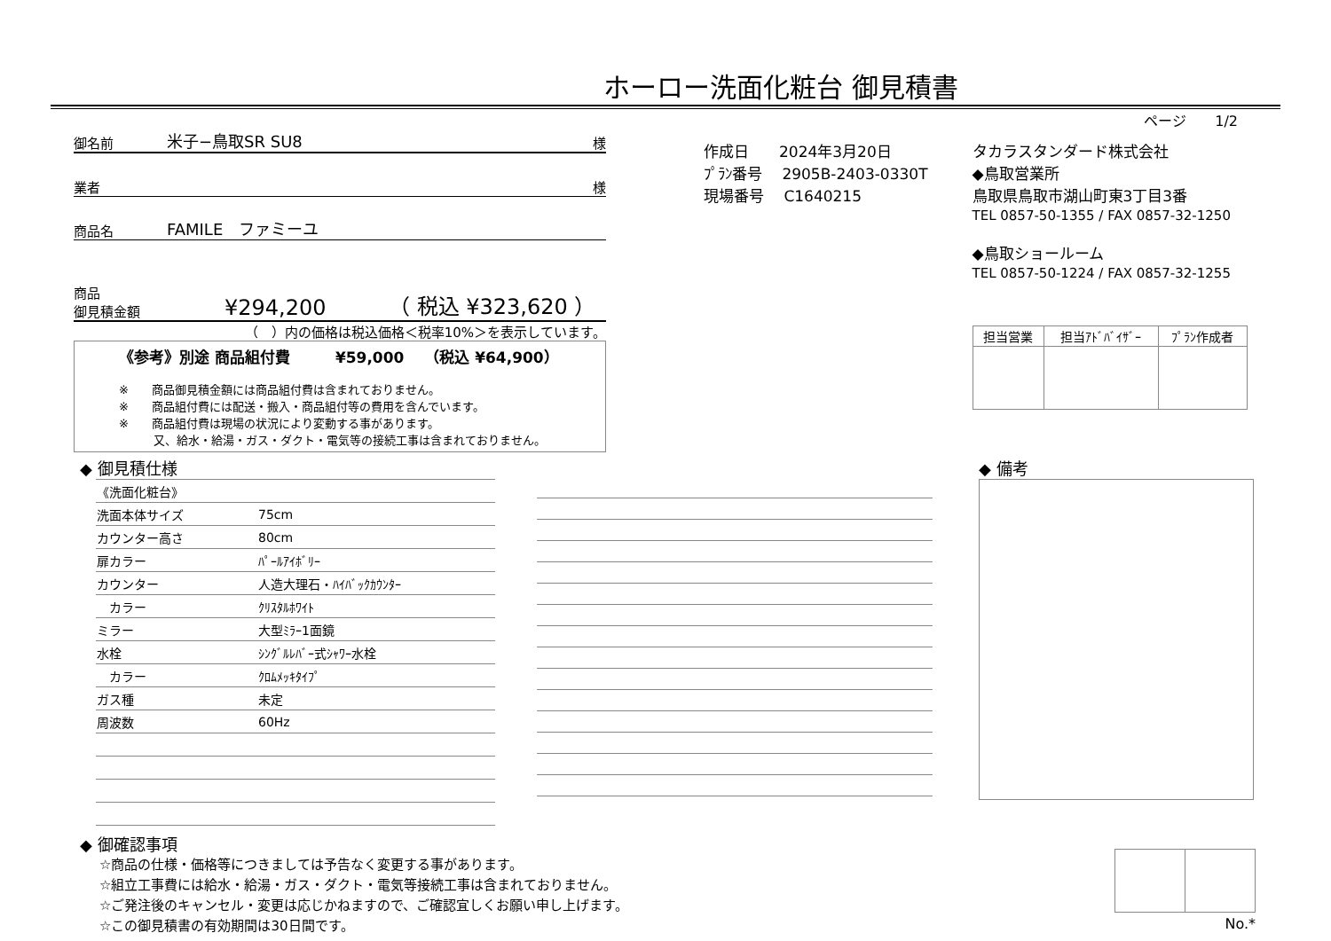ホーロー洗面化粧台 御見積書
ページ　　1/2
御名前 米子−鳥取SR SU8 様
業者 様
商品名 FAMILE　ファミーユ
商品
御見積金額 ¥294,200 （ 税込 ¥323,620 ）
（　）内の価格は税込価格＜税率10%＞を表示しています。
《参考》別途 商品組付費　　　¥59,000　 （税込 ¥64,900）
※　　商品御見積金額には商品組付費は含まれておりません。
※　　商品組付費には配送・搬入・商品組付等の費用を含んでいます。
※　　商品組付費は現場の状況により変動する事があります。
　　　又、給水・給湯・ガス・ダクト・電気等の接続工事は含まれておりません。
作成日　　2024年3月20日
ﾌﾟﾗﾝ番号　 2905B-2403-0330T
現場番号　 C1640215
タカラスタンダード株式会社
◆鳥取営業所
鳥取県鳥取市湖山町東3丁目3番
TEL 0857-50-1355 / FAX 0857-32-1250
◆鳥取ショールーム
TEL 0857-50-1224 / FAX 0857-32-1255
| 担当営業 | 担当ｱﾄﾞﾊﾞｲｻﾞｰ | ﾌﾟﾗﾝ作成者 |
| --- | --- | --- |
◆ 御見積仕様
| 《洗面化粧台》 | |
| 洗面本体サイズ | 75cm |
| カウンター高さ | 80cm |
| 扉カラー | ﾊﾟｰﾙｱｲﾎﾞﾘｰ |
| カウンター | 人造大理石・ﾊｲﾊﾞｯｸｶｳﾝﾀｰ |
| カラー | ｸﾘｽﾀﾙﾎﾜｲﾄ |
| ミラー | 大型ﾐﾗｰ1面鏡 |
| 水栓 | ｼﾝｸﾞﾙﾚﾊﾞｰ式ｼｬﾜｰ水栓 |
| カラー | ｸﾛﾑﾒｯｷﾀｲﾌﾟ |
| ガス種 | 未定 |
| 周波数 | 60Hz |
◆ 備考
◆ 御確認事項
☆商品の仕様・価格等につきましては予告なく変更する事があります。
☆組立工事費には給水・給湯・ガス・ダクト・電気等接続工事は含まれておりません。
☆ご発注後のキャンセル・変更は応じかねますので、ご確認宜しくお願い申し上げます。
☆この御見積書の有効期間は30日間です。
No.*